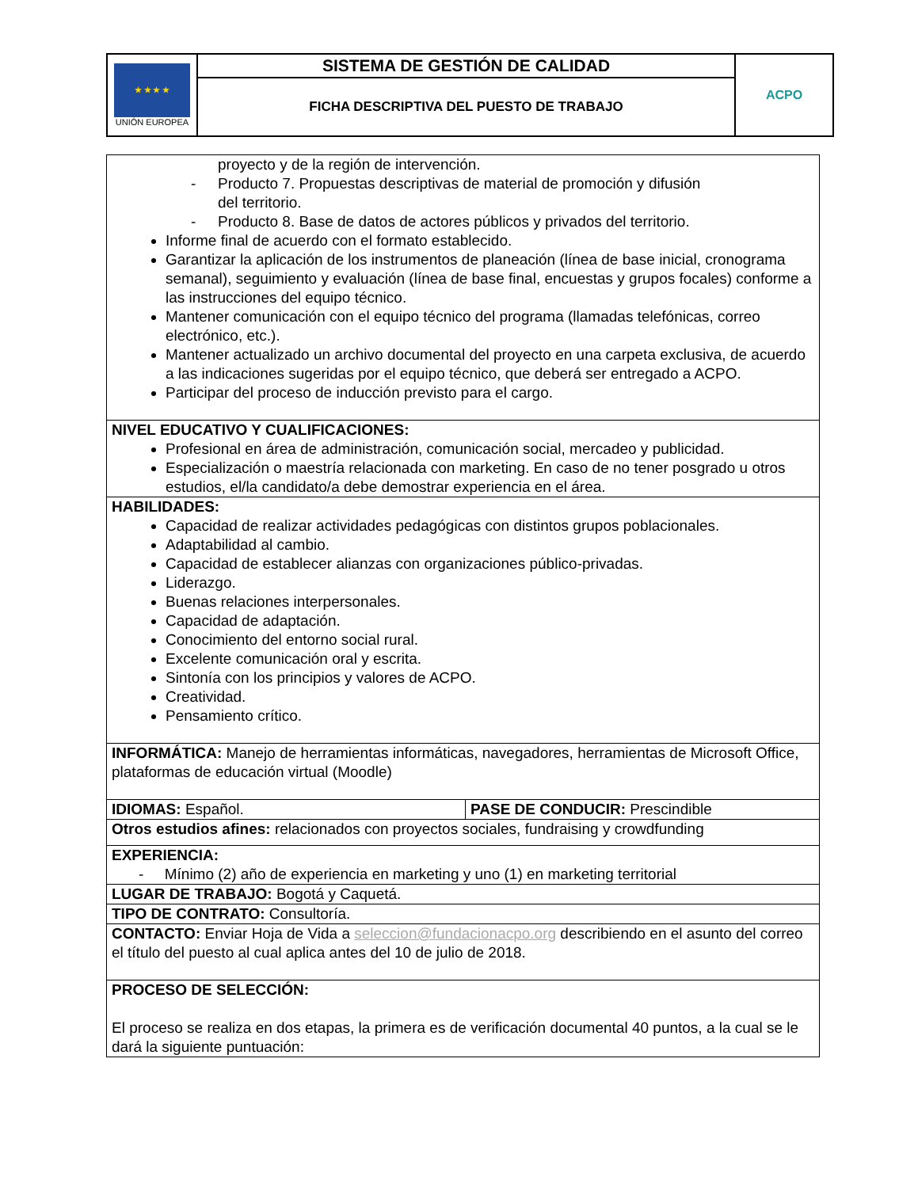| ★ ★ ★ ★ UNIÓN EUROPEA | SISTEMA DE GESTIÓN DE CALIDAD | ACPO |
| | FICHA DESCRIPTIVA DEL PUESTO DE TRABAJO | |
| proyecto y de la región de intervención. - Producto 7. Propuestas descriptivas de material de promoción y difusión del territorio. - Producto 8. Base de datos de actores públicos y privados del territorio. Informe final de acuerdo con el formato establecido. Garantizar la aplicación de los instrumentos de planeación (línea de base inicial, cronograma semanal), seguimiento y evaluación (línea de base final, encuestas y grupos focales) conforme a las instrucciones del equipo técnico. Mantener comunicación con el equipo técnico del programa (llamadas telefónicas, correo electrónico, etc.). Mantener actualizado un archivo documental del proyecto en una carpeta exclusiva, de acuerdo a las indicaciones sugeridas por el equipo técnico, que deberá ser entregado a ACPO. Participar del proceso de inducción previsto para el cargo. | |
| NIVEL EDUCATIVO Y CUALIFICACIONES: Profesional en área de administración, comunicación social, mercadeo y publicidad. Especialización o maestría relacionada con marketing. En caso de no tener posgrado u otros estudios, el/la candidato/a debe demostrar experiencia en el área. | |
| HABILIDADES: Capacidad de realizar actividades pedagógicas con distintos grupos poblacionales. Adaptabilidad al cambio. Capacidad de establecer alianzas con organizaciones público-privadas. Liderazgo. Buenas relaciones interpersonales. Capacidad de adaptación. Conocimiento del entorno social rural. Excelente comunicación oral y escrita. Sintonía con los principios y valores de ACPO. Creatividad. Pensamiento crítico. | |
| INFORMÁTICA: Manejo de herramientas informáticas, navegadores, herramientas de Microsoft Office, plataformas de educación virtual (Moodle) | |
| IDIOMAS: Español. | PASE DE CONDUCIR: Prescindible |
| Otros estudios afines: relacionados con proyectos sociales, fundraising y crowdfunding | |
| EXPERIENCIA: - Mínimo (2) año de experiencia en marketing y uno (1) en marketing territorial | |
| LUGAR DE TRABAJO: Bogotá y Caquetá. | |
| TIPO DE CONTRATO: Consultoría. | |
| CONTACTO: Enviar Hoja de Vida a seleccion@fundacionacpo.org describiendo en el asunto del correo el título del puesto al cual aplica antes del 10 de julio de 2018. | |
| PROCESO DE SELECCIÓN: El proceso se realiza en dos etapas, la primera es de verificación documental 40 puntos, a la cual se le dará la siguiente puntuación: | |